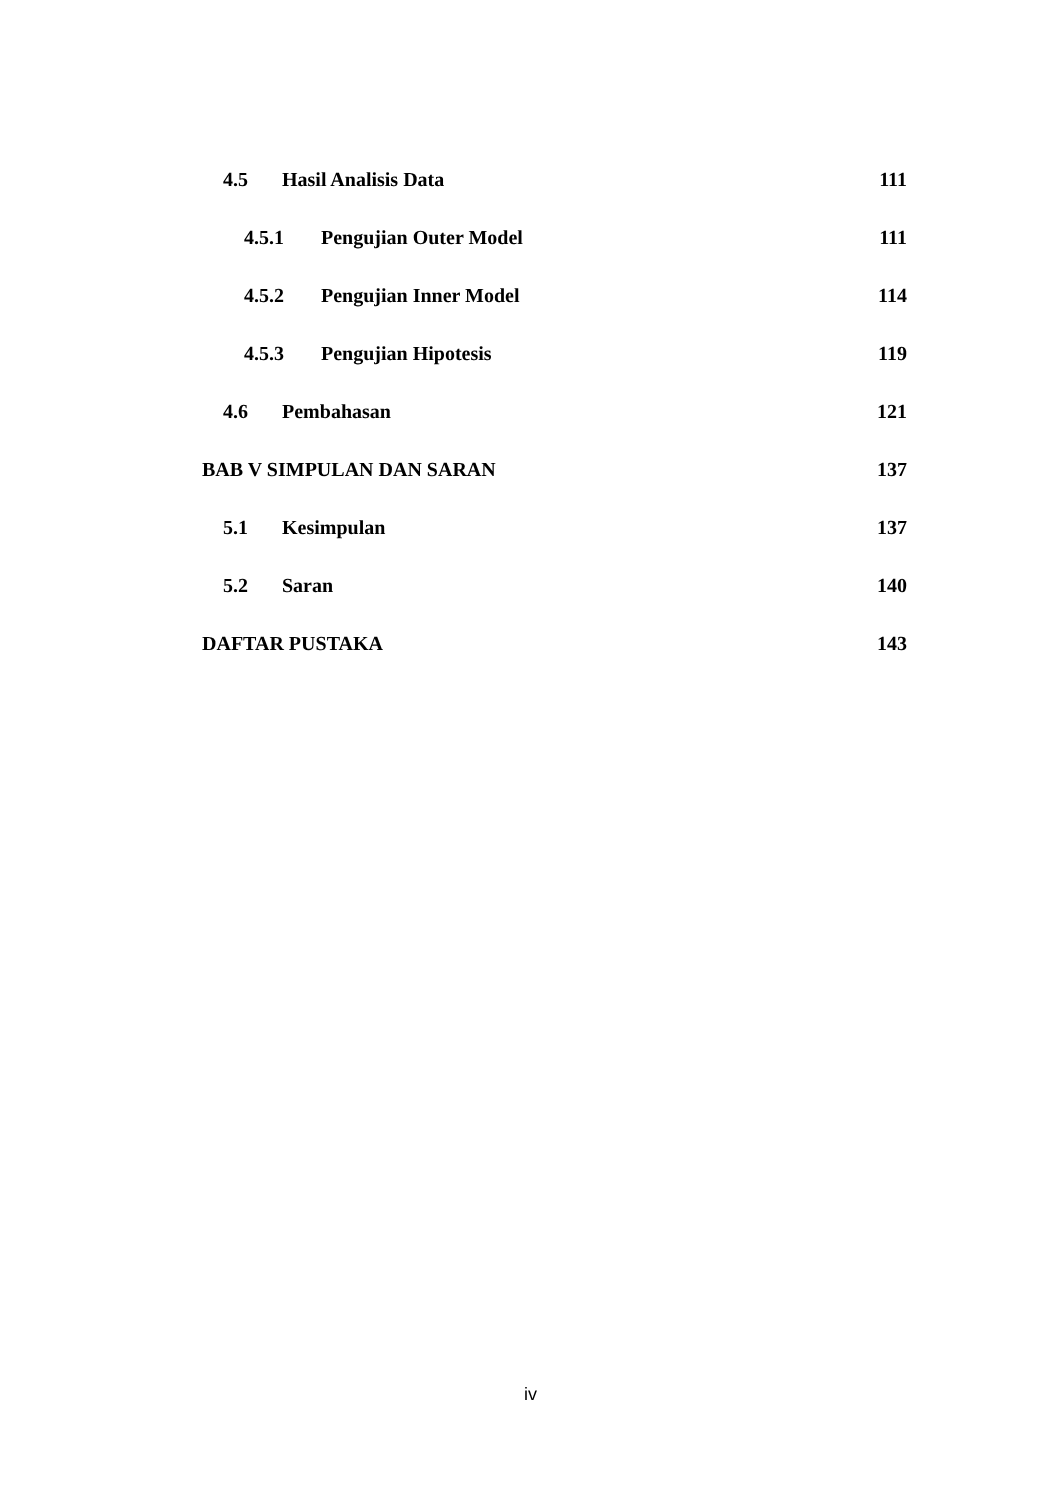4.5 Hasil Analisis Data 111
4.5.1 Pengujian Outer Model 111
4.5.2 Pengujian Inner Model 114
4.5.3 Pengujian Hipotesis 119
4.6 Pembahasan 121
BAB V SIMPULAN DAN SARAN 137
5.1 Kesimpulan 137
5.2 Saran 140
DAFTAR PUSTAKA 143
iv